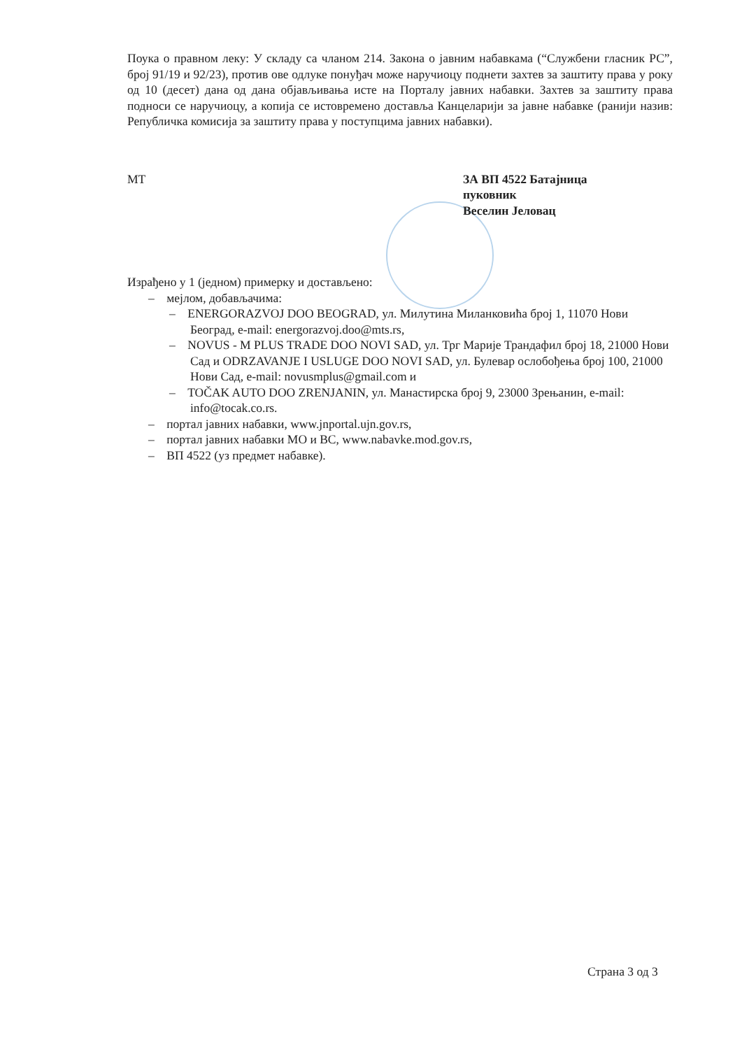Поука о правном леку: У складу са чланом 214. Закона о јавним набавкама (“Службени гласник РС”, број 91/19 и 92/23), против ове одлуке понуђач може наручиоцу поднети захтев за заштиту права у року од 10 (десет) дана од дана објављивања исте на Порталу јавних набавки. Захтев за заштиту права подноси се наручиоцу, а копија се истовремено доставља Канцеларији за јавне набавке (ранији назив: Републичка комисија за заштиту права у поступцима јавних набавки).
МТ ЗА ВП 4522 Батајница
пуковник
Веселин Јеловац
Израђено у 1 (једном) примерку и достављено:
– мејлом, добављачима:
– ENERGORAZVOJ DOO BEOGRAD, ул. Милутина Миланковића број 1, 11070 Нови Београд, e-mail: energorazvoj.doo@mts.rs,
– NOVUS - M PLUS TRADE DOO NOVI SAD, ул. Трг Марије Трандафил број 18, 21000 Нови Сад и ODRZAVANJE I USLUGE DOO NOVI SAD, ул. Булевар ослобођења број 100, 21000 Нови Сад, e-mail: novusmplus@gmail.com и
– TOČAK AUTO DOO ZRENJANIN, ул. Манастирска број 9, 23000 Зрењанин, e-mail: info@tocak.co.rs.
– портал јавних набавки, www.jnportal.ujn.gov.rs,
– портал јавних набавки МО и ВС, www.nabavke.mod.gov.rs,
– ВП 4522 (уз предмет набавке).
Страна 3 од 3